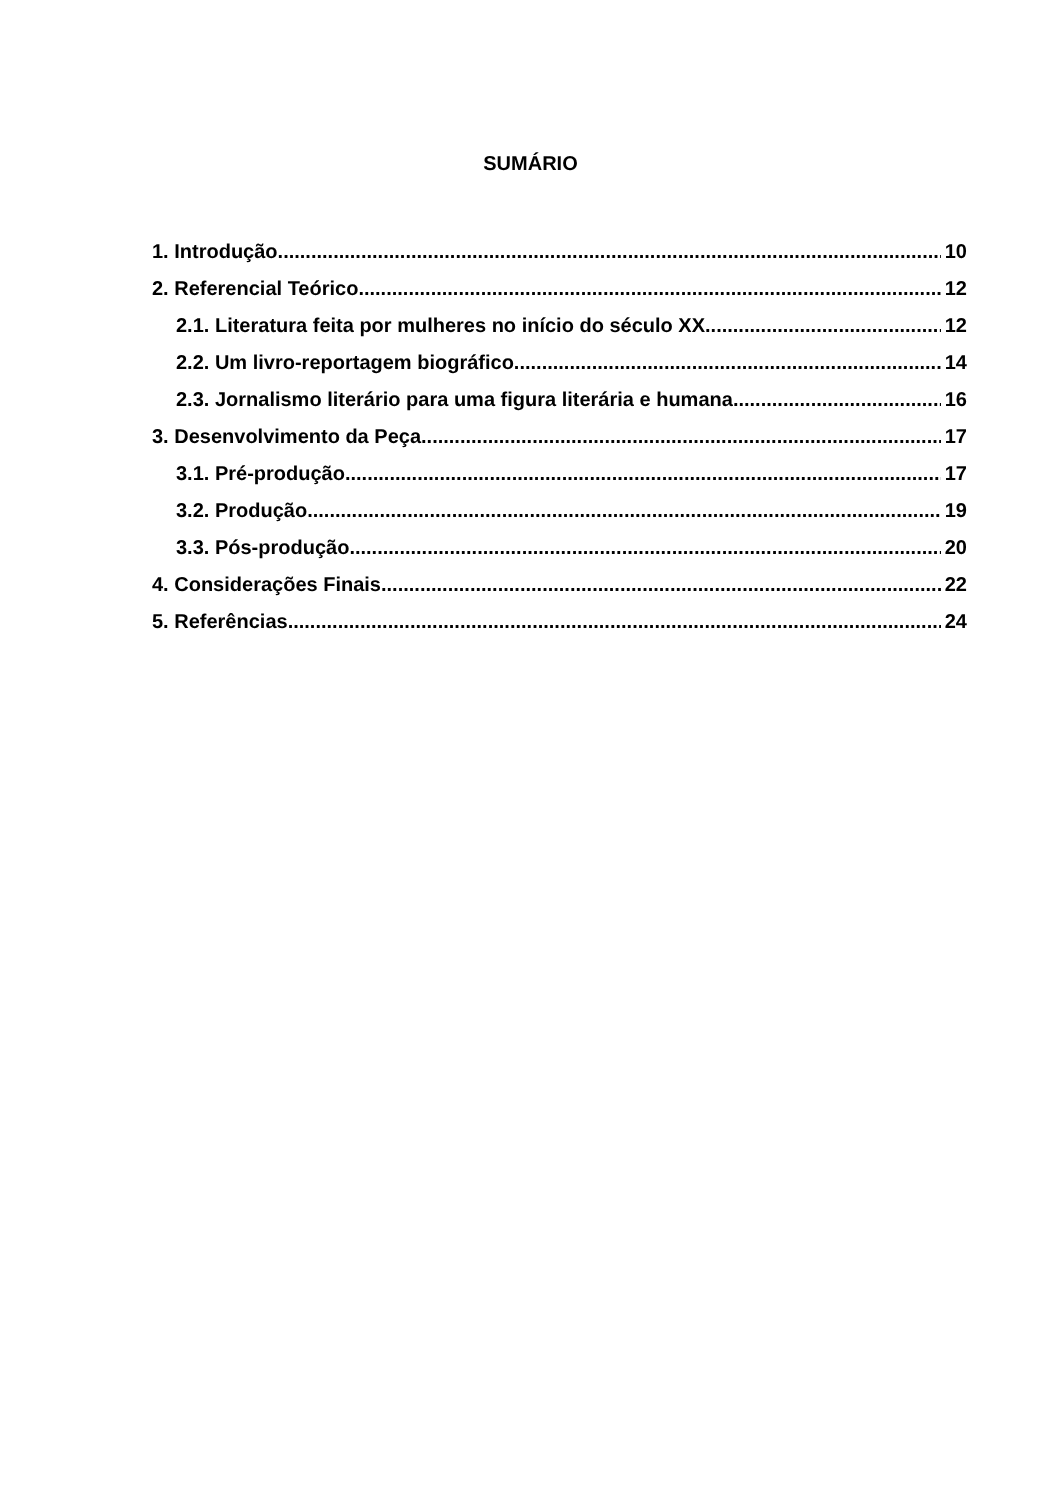SUMÁRIO
1. Introdução 10
2. Referencial Teórico 12
2.1. Literatura feita por mulheres no início do século XX 12
2.2. Um livro-reportagem biográfico 14
2.3. Jornalismo literário para uma figura literária e humana 16
3. Desenvolvimento da Peça 17
3.1. Pré-produção 17
3.2. Produção 19
3.3. Pós-produção 20
4. Considerações Finais 22
5. Referências 24